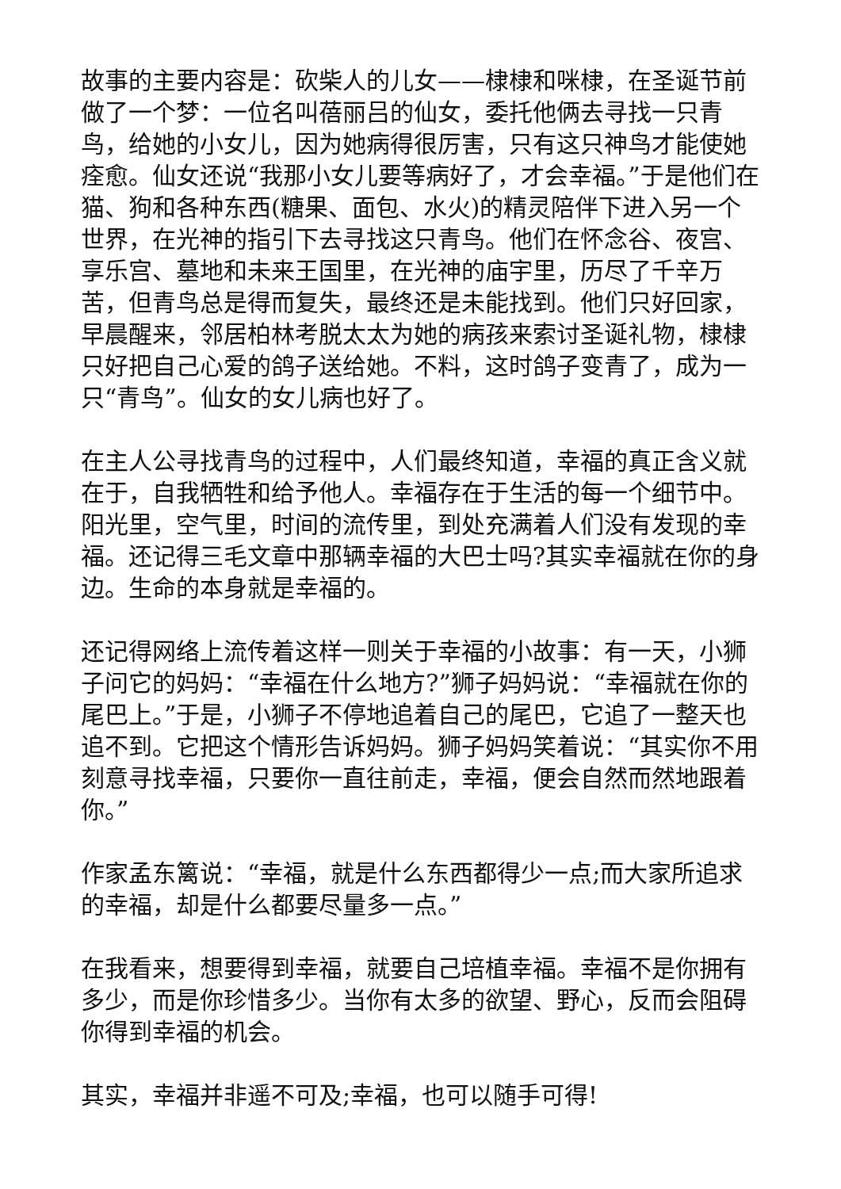故事的主要内容是：砍柴人的儿女——棣棣和咪棣，在圣诞节前做了一个梦：一位名叫蓓丽吕的仙女，委托他俩去寻找一只青鸟，给她的小女儿，因为她病得很厉害，只有这只神鸟才能使她痊愈。仙女还说“我那小女儿要等病好了，才会幸福。”于是他们在猫、狗和各种东西(糖果、面包、水火)的精灵陪伴下进入另一个世界，在光神的指引下去寻找这只青鸟。他们在怀念谷、夜宫、享乐宫、墓地和未来王国里，在光神的庙宇里，历尽了千辛万苦，但青鸟总是得而复失，最终还是未能找到。他们只好回家，早晨醒来，邻居柏林考脱太太为她的病孩来索讨圣诞礼物，棣棣只好把自己心爱的鸽子送给她。不料，这时鸽子变青了，成为一只“青鸟”。仙女的女儿病也好了。
在主人公寻找青鸟的过程中，人们最终知道，幸福的真正含义就在于，自我牺牲和给予他人。幸福存在于生活的每一个细节中。阳光里，空气里，时间的流传里，到处充满着人们没有发现的幸福。还记得三毛文章中那辆幸福的大巴士吗?其实幸福就在你的身边。生命的本身就是幸福的。
还记得网络上流传着这样一则关于幸福的小故事：有一天，小狮子问它的妈妈：“幸福在什么地方?”狮子妈妈说：“幸福就在你的尾巴上。”于是，小狮子不停地追着自己的尾巴，它追了一整天也追不到。它把这个情形告诉妈妈。狮子妈妈笑着说：“其实你不用刻意寻找幸福，只要你一直往前走，幸福，便会自然而然地跟着你。”
作家孟东篱说：“幸福，就是什么东西都得少一点;而大家所追求的幸福，却是什么都要尽量多一点。”
在我看来，想要得到幸福，就要自己培植幸福。幸福不是你拥有多少，而是你珍惜多少。当你有太多的欲望、野心，反而会阻碍你得到幸福的机会。
其实，幸福并非遥不可及;幸福，也可以随手可得!